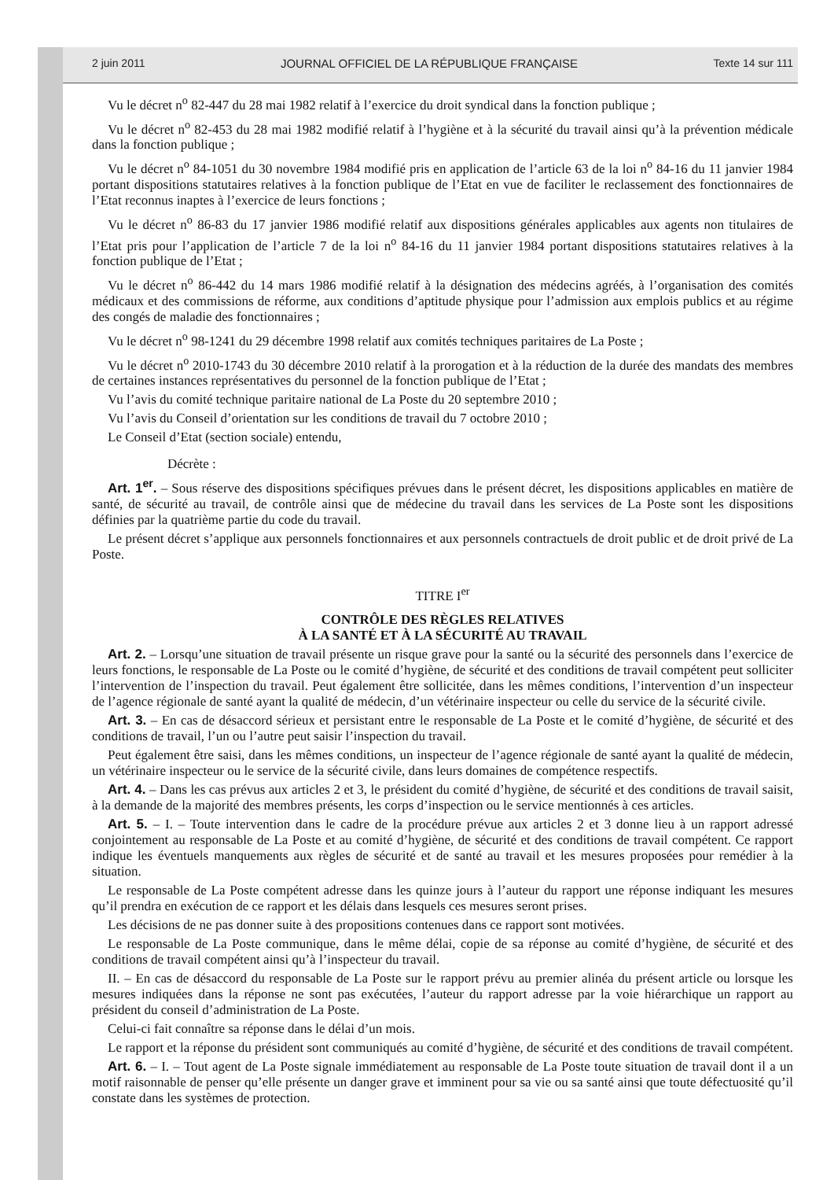2 juin 2011 JOURNAL OFFICIEL DE LA RÉPUBLIQUE FRANÇAISE Texte 14 sur 111
Vu le décret n<sup>o</sup> 82-447 du 28 mai 1982 relatif à l’exercice du droit syndical dans la fonction publique ;
Vu le décret n<sup>o</sup> 82-453 du 28 mai 1982 modifié relatif à l’hygiène et à la sécurité du travail ainsi qu’à la prévention médicale dans la fonction publique ;
Vu le décret n<sup>o</sup> 84-1051 du 30 novembre 1984 modifié pris en application de l’article 63 de la loi n<sup>o</sup> 84-16 du 11 janvier 1984 portant dispositions statutaires relatives à la fonction publique de l’Etat en vue de faciliter le reclassement des fonctionnaires de l’Etat reconnus inaptes à l’exercice de leurs fonctions ;
Vu le décret n<sup>o</sup> 86-83 du 17 janvier 1986 modifié relatif aux dispositions générales applicables aux agents non titulaires de l’Etat pris pour l’application de l’article 7 de la loi n<sup>o</sup> 84-16 du 11 janvier 1984 portant dispositions statutaires relatives à la fonction publique de l’Etat ;
Vu le décret n<sup>o</sup> 86-442 du 14 mars 1986 modifié relatif à la désignation des médecins agréés, à l’organisation des comités médicaux et des commissions de réforme, aux conditions d’aptitude physique pour l’admission aux emplois publics et au régime des congés de maladie des fonctionnaires ;
Vu le décret n<sup>o</sup> 98-1241 du 29 décembre 1998 relatif aux comités techniques paritaires de La Poste ;
Vu le décret n<sup>o</sup> 2010-1743 du 30 décembre 2010 relatif à la prorogation et à la réduction de la durée des mandats des membres de certaines instances représentatives du personnel de la fonction publique de l’Etat ;
Vu l’avis du comité technique paritaire national de La Poste du 20 septembre 2010 ;
Vu l’avis du Conseil d’orientation sur les conditions de travail du 7 octobre 2010 ;
Le Conseil d’Etat (section sociale) entendu,
Décrète :
Art. 1<sup>er</sup>. – Sous réserve des dispositions spécifiques prévues dans le présent décret, les dispositions applicables en matière de santé, de sécurité au travail, de contrôle ainsi que de médecine du travail dans les services de La Poste sont les dispositions définies par la quatrième partie du code du travail.
Le présent décret s’applique aux personnels fonctionnaires et aux personnels contractuels de droit public et de droit privé de La Poste.
TITRE I<sup>er</sup>
CONTRÔLE DES RÈGLES RELATIVES
À LA SANTÉ ET À LA SÉCURITÉ AU TRAVAIL
Art. 2. – Lorsqu’une situation de travail présente un risque grave pour la santé ou la sécurité des personnels dans l’exercice de leurs fonctions, le responsable de La Poste ou le comité d’hygiène, de sécurité et des conditions de travail compétent peut solliciter l’intervention de l’inspection du travail. Peut également être sollicitée, dans les mêmes conditions, l’intervention d’un inspecteur de l’agence régionale de santé ayant la qualité de médecin, d’un vétérinaire inspecteur ou celle du service de la sécurité civile.
Art. 3. – En cas de désaccord sérieux et persistant entre le responsable de La Poste et le comité d’hygiène, de sécurité et des conditions de travail, l’un ou l’autre peut saisir l’inspection du travail.
Peut également être saisi, dans les mêmes conditions, un inspecteur de l’agence régionale de santé ayant la qualité de médecin, un vétérinaire inspecteur ou le service de la sécurité civile, dans leurs domaines de compétence respectifs.
Art. 4. – Dans les cas prévus aux articles 2 et 3, le président du comité d’hygiène, de sécurité et des conditions de travail saisit, à la demande de la majorité des membres présents, les corps d’inspection ou le service mentionnés à ces articles.
Art. 5. – I. – Toute intervention dans le cadre de la procédure prévue aux articles 2 et 3 donne lieu à un rapport adressé conjointement au responsable de La Poste et au comité d’hygiène, de sécurité et des conditions de travail compétent. Ce rapport indique les éventuels manquements aux règles de sécurité et de santé au travail et les mesures proposées pour remédier à la situation.
Le responsable de La Poste compétent adresse dans les quinze jours à l’auteur du rapport une réponse indiquant les mesures qu’il prendra en exécution de ce rapport et les délais dans lesquels ces mesures seront prises.
Les décisions de ne pas donner suite à des propositions contenues dans ce rapport sont motivées.
Le responsable de La Poste communique, dans le même délai, copie de sa réponse au comité d’hygiène, de sécurité et des conditions de travail compétent ainsi qu’à l’inspecteur du travail.
II. – En cas de désaccord du responsable de La Poste sur le rapport prévu au premier alinéa du présent article ou lorsque les mesures indiquées dans la réponse ne sont pas exécutées, l’auteur du rapport adresse par la voie hiérarchique un rapport au président du conseil d’administration de La Poste.
Celui-ci fait connaître sa réponse dans le délai d’un mois.
Le rapport et la réponse du président sont communiqués au comité d’hygiène, de sécurité et des conditions de travail compétent.
Art. 6. – I. – Tout agent de La Poste signale immédiatement au responsable de La Poste toute situation de travail dont il a un motif raisonnable de penser qu’elle présente un danger grave et imminent pour sa vie ou sa santé ainsi que toute défectuosité qu’il constate dans les systèmes de protection.